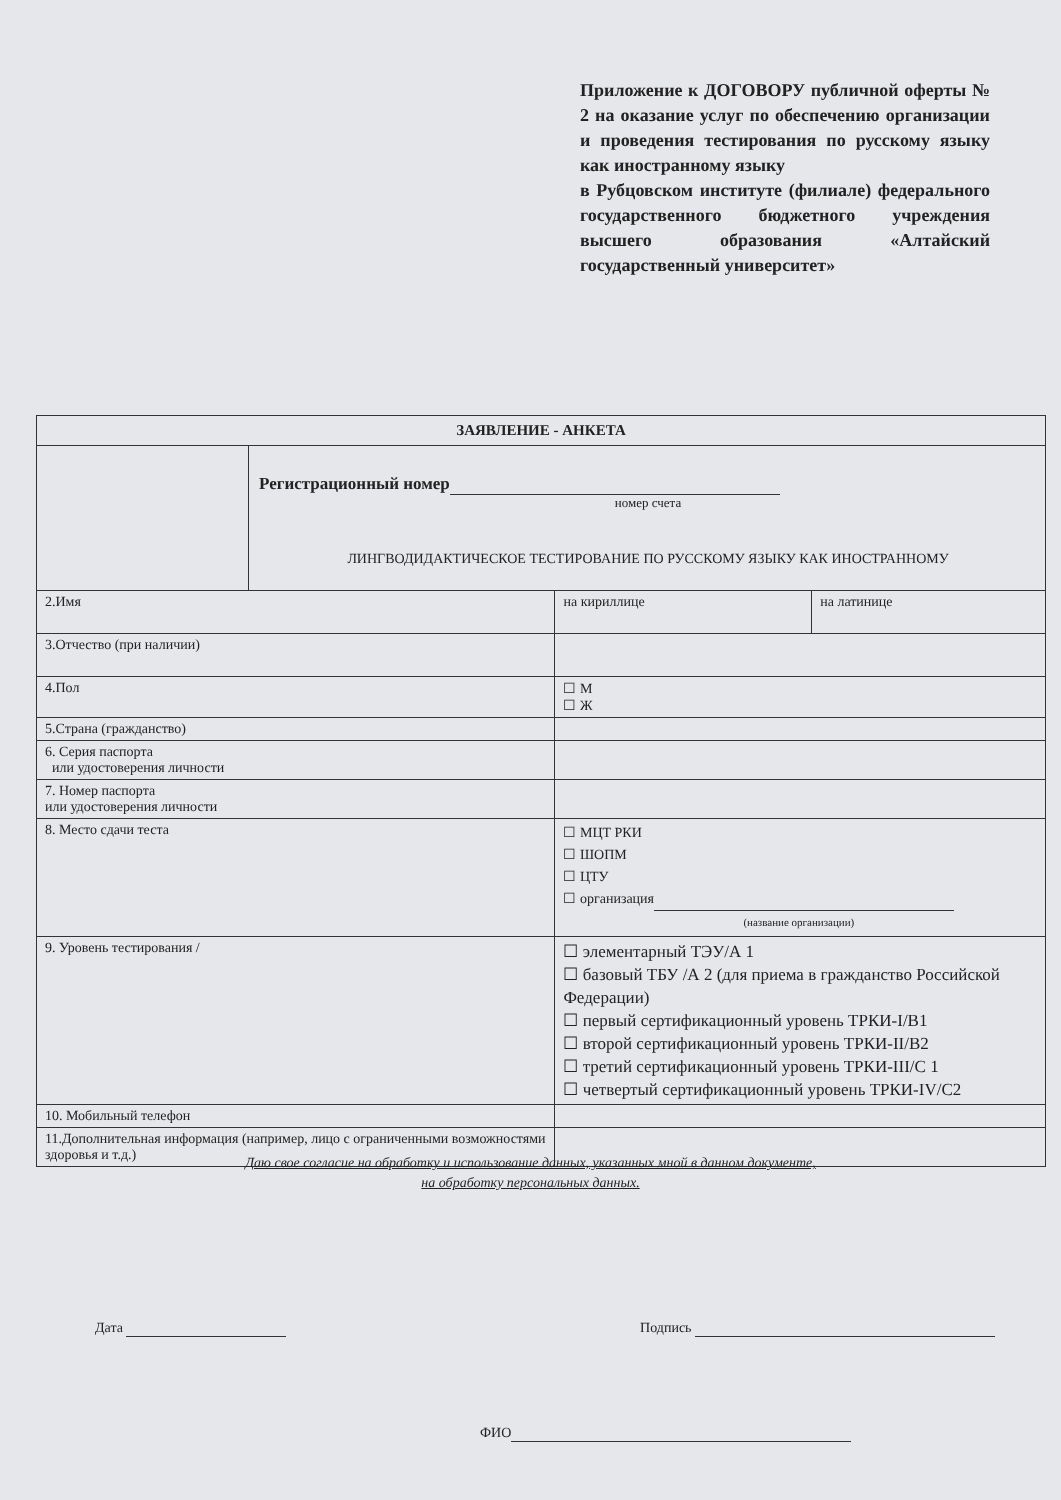Приложение к ДОГОВОРУ публичной оферты № 2 на оказание услуг по обеспечению организации и проведения тестирования по русскому языку как иностранному языку
в Рубцовском институте (филиале) федерального государственного бюджетного учреждения высшего образования «Алтайский государственный университет»
| ЗАЯВЛЕНИЕ - АНКЕТА | | | |
| --- | --- | --- | --- |
| | Регистрационный номер номер счета ЛИНГВОДИДАКТИЧЕСКОЕ ТЕСТИРОВАНИЕ ПО РУССКОМУ ЯЗЫКУ КАК ИНОСТРАННОМУ | | |
| 2.Имя | | на кириллице | на латинице |
| 3.Отчество (при наличии) | | | |
| 4.Пол | | ☐ М ☐ Ж | |
| 5.Страна (гражданство) | | | |
| 6. Серия паспорта или удостоверения личности | | | |
| 7. Номер паспорта или удостоверения личности | | | |
| 8. Место сдачи теста | | ☐ МЦТ РКИ ☐ ШОПМ ☐ ЦТУ ☐ организация (название организации) | |
| 9. Уровень тестирования / | | ☐ элементарный ТЭУ/А 1 ☐ базовый ТБУ /А 2 (для приема в гражданство Российской Федерации) ☐ первый сертификационный уровень ТРКИ-I/B1 ☐ второй сертификационный уровень ТРКИ-II/B2 ☐ третий сертификационный уровень ТРКИ-III/C 1 ☐ четвертый сертификационный уровень ТРКИ-IV/C2 | |
| 10. Мобильный телефон | | | |
| 11.Дополнительная информация (например, лицо с ограниченными возможностями здоровья и т.д.) | | | |
Даю свое согласие на обработку и использование данных, указанных мной в данном документе,
на обработку персональных данных.
Дата Подпись
ФИО